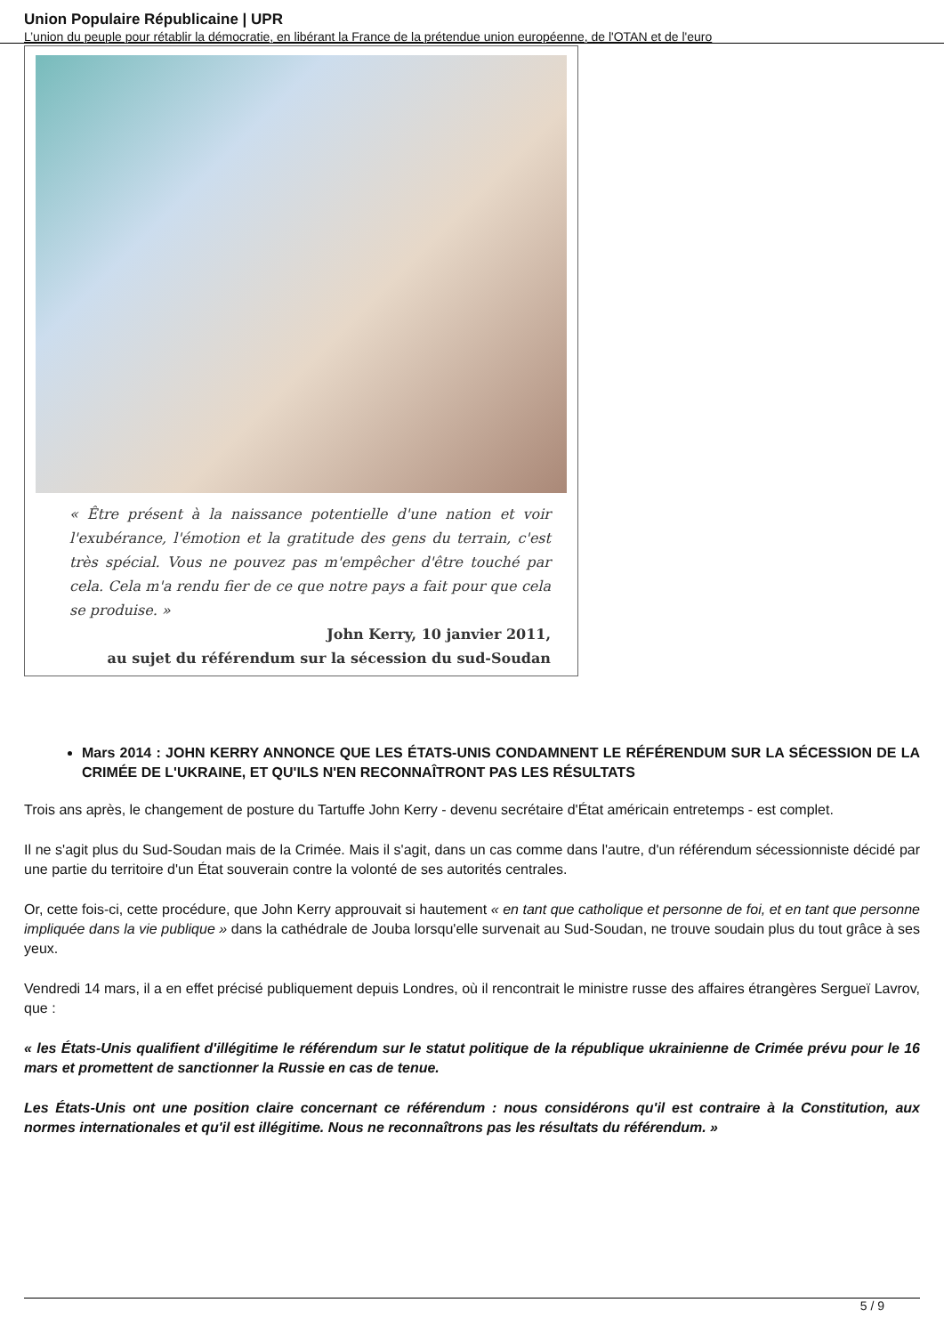Union Populaire Républicaine | UPR
L’union du peuple pour rétablir la démocratie, en libérant la France de la prétendue union européenne, de l'OTAN et de l'euro
« Être présent à la naissance potentielle d'une nation et voir l'exubérance, l'émotion et la gratitude des gens du terrain, c'est très spécial. Vous ne pouvez pas m'empêcher d'être touché par cela. Cela m'a rendu fier de ce que notre pays a fait pour que cela se produise. »
John Kerry, 10 janvier 2011,
au sujet du référendum sur la sécession du sud-Soudan
Mars 2014 : JOHN KERRY ANNONCE QUE LES ÉTATS-UNIS CONDAMNENT LE RÉFÉRENDUM SUR LA SÉCESSION DE LA CRIMÉE DE L'UKRAINE, ET QU'ILS N'EN RECONNAÎTRONT PAS LES RÉSULTATS
Trois ans après, le changement de posture du Tartuffe John Kerry - devenu secrétaire d'État américain entretemps - est complet.
Il ne s'agit plus du Sud-Soudan mais de la Crimée. Mais il s'agit, dans un cas comme dans l'autre, d'un référendum sécessionniste décidé par une partie du territoire d'un État souverain contre la volonté de ses autorités centrales.
Or, cette fois-ci, cette procédure, que John Kerry approuvait si hautement « en tant que catholique et personne de foi, et en tant que personne impliquée dans la vie publique » dans la cathédrale de Jouba lorsqu'elle survenait au Sud-Soudan, ne trouve soudain plus du tout grâce à ses yeux.
Vendredi 14 mars, il a en effet précisé publiquement depuis Londres, où il rencontrait le ministre russe des affaires étrangères Sergueï Lavrov, que :
« les États-Unis qualifient d'illégitime le référendum sur le statut politique de la république ukrainienne de Crimée prévu pour le 16 mars et promettent de sanctionner la Russie en cas de tenue.
Les États-Unis ont une position claire concernant ce référendum : nous considérons qu'il est contraire à la Constitution, aux normes internationales et qu'il est illégitime. Nous ne reconnaîtrons pas les résultats du référendum. »
5 / 9